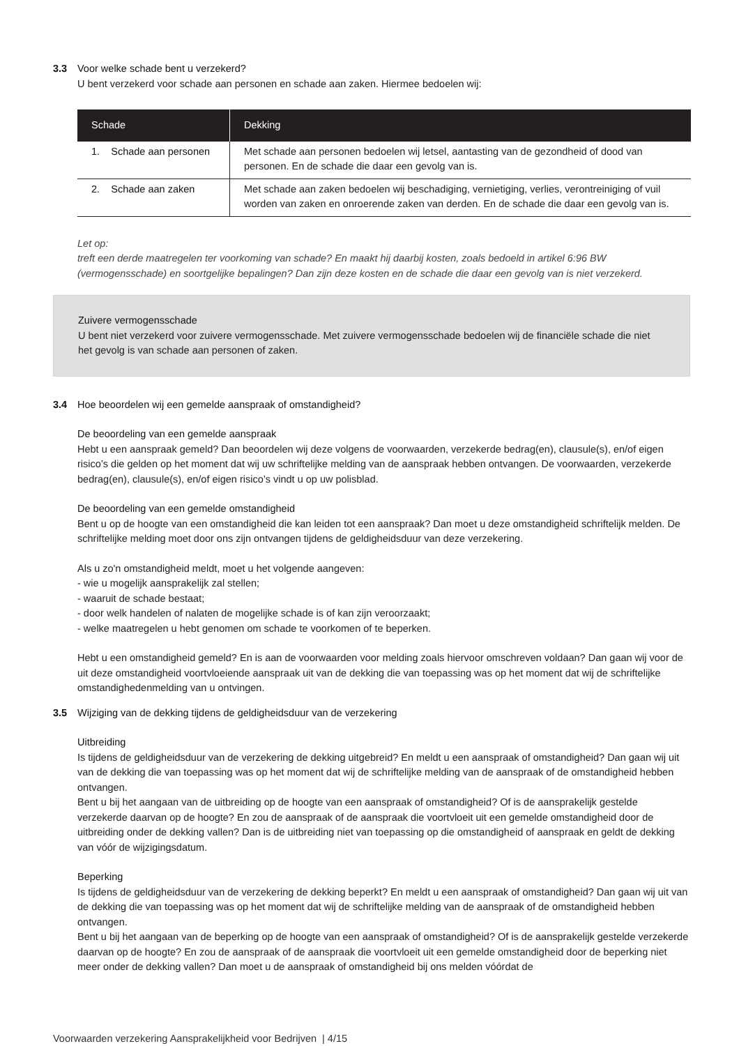3.3 Voor welke schade bent u verzekerd?
U bent verzekerd voor schade aan personen en schade aan zaken. Hiermee bedoelen wij:
| Schade | Dekking |
| --- | --- |
| 1. Schade aan personen | Met schade aan personen bedoelen wij letsel, aantasting van de gezondheid of dood van personen. En de schade die daar een gevolg van is. |
| 2. Schade aan zaken | Met schade aan zaken bedoelen wij beschadiging, vernietiging, verlies, verontreiniging of vuil worden van zaken en onroerende zaken van derden. En de schade die daar een gevolg van is. |
Let op:
treft een derde maatregelen ter voorkoming van schade? En maakt hij daarbij kosten, zoals bedoeld in artikel 6:96 BW (vermogensschade) en soortgelijke bepalingen? Dan zijn deze kosten en de schade die daar een gevolg van is niet verzekerd.
Zuivere vermogensschade
U bent niet verzekerd voor zuivere vermogensschade. Met zuivere vermogensschade bedoelen wij de financiële schade die niet het gevolg is van schade aan personen of zaken.
3.4 Hoe beoordelen wij een gemelde aanspraak of omstandigheid?
De beoordeling van een gemelde aanspraak
Hebt u een aanspraak gemeld? Dan beoordelen wij deze volgens de voorwaarden, verzekerde bedrag(en), clausule(s), en/of eigen risico’s die gelden op het moment dat wij uw schriftelijke melding van de aanspraak hebben ontvangen. De voorwaarden, verzekerde bedrag(en), clausule(s), en/of eigen risico’s vindt u op uw polisblad.
De beoordeling van een gemelde omstandigheid
Bent u op de hoogte van een omstandigheid die kan leiden tot een aanspraak? Dan moet u deze omstandigheid schriftelijk melden. De schriftelijke melding moet door ons zijn ontvangen tijdens de geldigheidsduur van deze verzekering.
Als u zo'n omstandigheid meldt, moet u het volgende aangeven:
- wie u mogelijk aansprakelijk zal stellen;
- waaruit de schade bestaat;
- door welk handelen of nalaten de mogelijke schade is of kan zijn veroorzaakt;
- welke maatregelen u hebt genomen om schade te voorkomen of te beperken.
Hebt u een omstandigheid gemeld? En is aan de voorwaarden voor melding zoals hiervoor omschreven voldaan? Dan gaan wij voor de uit deze omstandigheid voortvloeiende aanspraak uit van de dekking die van toepassing was op het moment dat wij de schriftelijke omstandighedenmelding van u ontvingen.
3.5 Wijziging van de dekking tijdens de geldigheidsduur van de verzekering
Uitbreiding
Is tijdens de geldigheidsduur van de verzekering de dekking uitgebreid? En meldt u een aanspraak of omstandigheid? Dan gaan wij uit van de dekking die van toepassing was op het moment dat wij de schriftelijke melding van de aanspraak of de omstandigheid hebben ontvangen.
Bent u bij het aangaan van de uitbreiding op de hoogte van een aanspraak of omstandigheid? Of is de aansprakelijk gestelde verzekerde daarvan op de hoogte? En zou de aanspraak of de aanspraak die voortvloeit uit een gemelde omstandigheid door de uitbreiding onder de dekking vallen? Dan is de uitbreiding niet van toepassing op die omstandigheid of aanspraak en geldt de dekking van vóór de wijzigingsdatum.
Beperking
Is tijdens de geldigheidsduur van de verzekering de dekking beperkt? En meldt u een aanspraak of omstandigheid? Dan gaan wij uit van de dekking die van toepassing was op het moment dat wij de schriftelijke melding van de aanspraak of de omstandigheid hebben ontvangen.
Bent u bij het aangaan van de beperking op de hoogte van een aanspraak of omstandigheid? Of is de aansprakelijk gestelde verzekerde daarvan op de hoogte? En zou de aanspraak of de aanspraak die voortvloeit uit een gemelde omstandigheid door de beperking niet meer onder de dekking vallen? Dan moet u de aanspraak of omstandigheid bij ons melden vóórdat de
Voorwaarden verzekering Aansprakelijkheid voor Bedrijven | 4/15